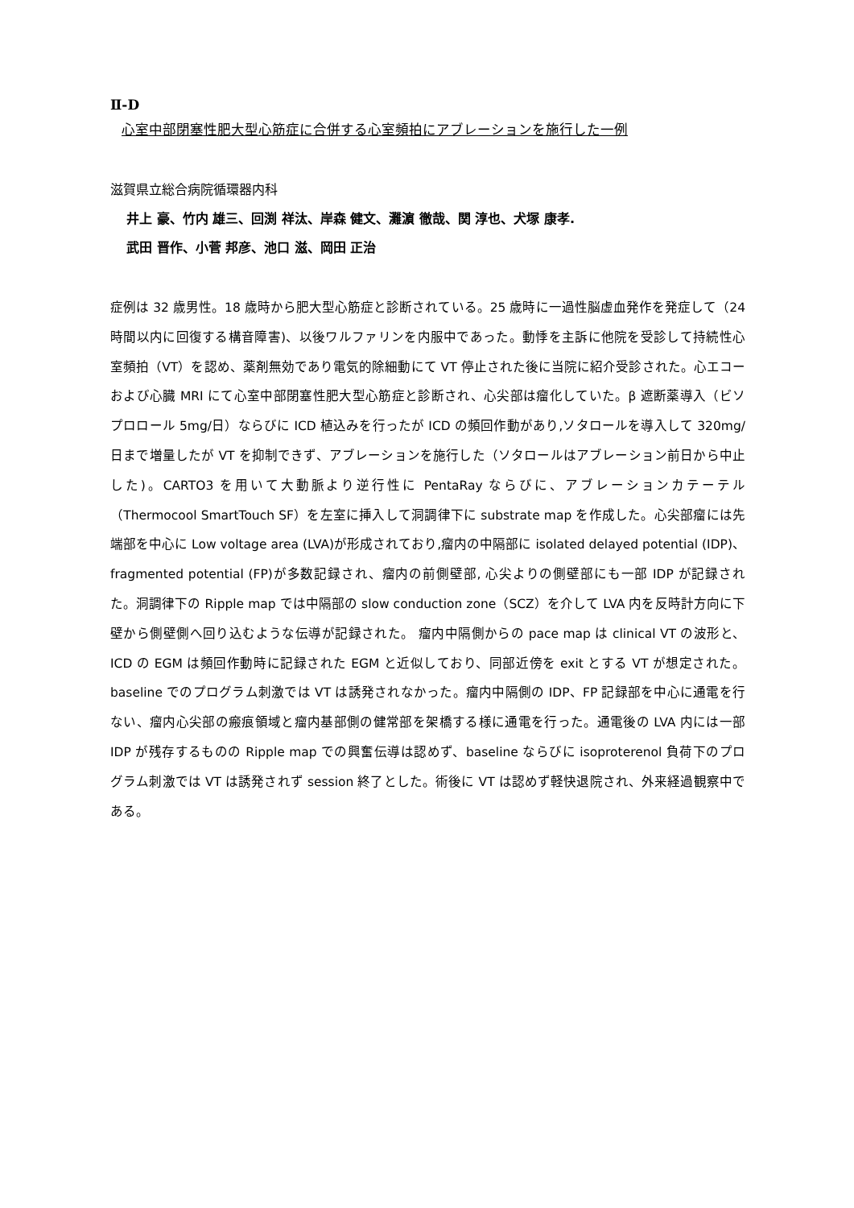Ⅱ-D
心室中部閉塞性肥大型心筋症に合併する心室頻拍にアブレーションを施行した一例
滋賀県立総合病院循環器内科
井上 豪、竹内 雄三、回渕 祥汰、岸森 健文、灘濵 徹哉、関 淳也、犬塚 康孝.
武田 晋作、小菅 邦彦、池口 滋、岡田 正治
症例は 32 歳男性。18 歳時から肥大型心筋症と診断されている。25 歳時に一過性脳虚血発作を発症して（24 時間以内に回復する構音障害)、以後ワルファリンを内服中であった。動悸を主訴に他院を受診して持続性心室頻拍（VT）を認め、薬剤無効であり電気的除細動にて VT 停止された後に当院に紹介受診された。心エコーおよび心臓 MRI にて心室中部閉塞性肥大型心筋症と診断され、心尖部は瘤化していた。β 遮断薬導入（ビソプロロール 5mg/日）ならびに ICD 植込みを行ったが ICD の頻回作動があり,ソタロールを導入して 320mg/日まで増量したが VT を抑制できず、アブレーションを施行した（ソタロールはアブレーション前日から中止した)。CARTO3 を用いて大動脈より逆行性に PentaRay ならびに、アブレーションカテーテル（Thermocool SmartTouch SF）を左室に挿入して洞調律下に substrate map を作成した。心尖部瘤には先端部を中心に Low voltage area (LVA)が形成されており,瘤内の中隔部に isolated delayed potential (IDP)、fragmented potential (FP)が多数記録され、瘤内の前側壁部, 心尖よりの側壁部にも一部 IDP が記録された。洞調律下の Ripple map では中隔部の slow conduction zone（SCZ）を介して LVA 内を反時計方向に下壁から側壁側へ回り込むような伝導が記録された。 瘤内中隔側からの pace map は clinical VT の波形と、ICD の EGM は頻回作動時に記録された EGM と近似しており、同部近傍を exit とする VT が想定された。baseline でのプログラム刺激では VT は誘発されなかった。瘤内中隔側の IDP、FP 記録部を中心に通電を行ない、瘤内心尖部の瘢痕領域と瘤内基部側の健常部を架橋する様に通電を行った。通電後の LVA 内には一部 IDP が残存するものの Ripple map での興奮伝導は認めず、baseline ならびに isoproterenol 負荷下のプログラム刺激では VT は誘発されず session 終了とした。術後に VT は認めず軽快退院され、外来経過観察中である。